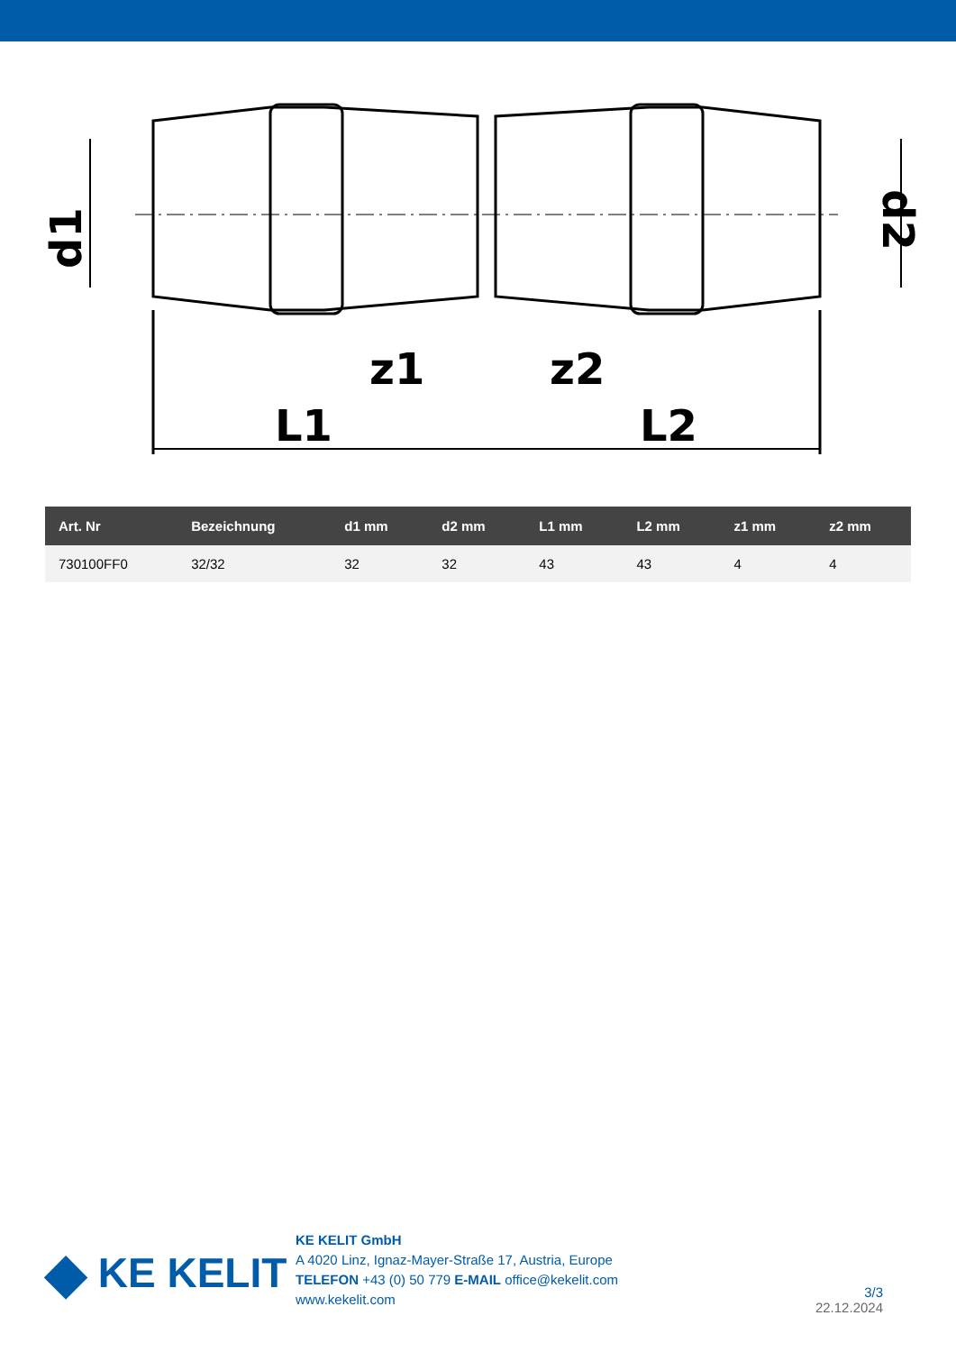L1
L2
z1
z2
d1
d2
| Art. Nr | Bezeichnung | d1 mm | d2 mm | L1 mm | L2 mm | z1 mm | z2 mm |
| --- | --- | --- | --- | --- | --- | --- | --- |
| 730100FF0 | 32/32 | 32 | 32 | 43 | 43 | 4 | 4 |
◆ KE KELIT
KE KELIT GmbH
A 4020 Linz, Ignaz-Mayer-Straße 17, Austria, Europe
TELEFON +43 (0) 50 779 E-MAIL office@kekelit.com
www.kekelit.com
3/3
22.12.2024